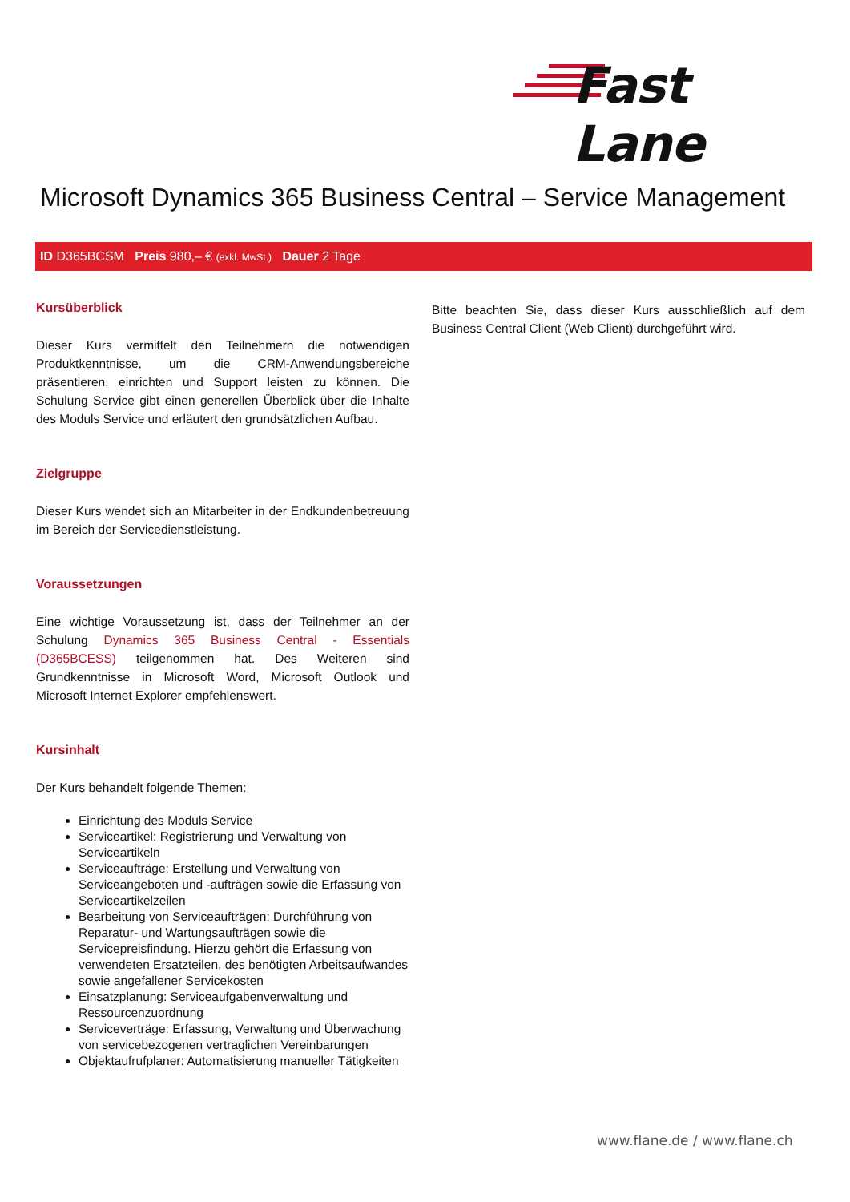Fast Lane
Microsoft Dynamics 365 Business Central – Service Management
ID D365BCSM Preis 980,– € (exkl. MwSt.) Dauer 2 Tage
Kursüberblick
Dieser Kurs vermittelt den Teilnehmern die notwendigen Produktkenntnisse, um die CRM-Anwendungsbereiche präsentieren, einrichten und Support leisten zu können. Die Schulung Service gibt einen generellen Überblick über die Inhalte des Moduls Service und erläutert den grundsätzlichen Aufbau.
Zielgruppe
Dieser Kurs wendet sich an Mitarbeiter in der Endkundenbetreuung im Bereich der Servicedienstleistung.
Voraussetzungen
Eine wichtige Voraussetzung ist, dass der Teilnehmer an der Schulung Dynamics 365 Business Central - Essentials (D365BCESS) teilgenommen hat. Des Weiteren sind Grundkenntnisse in Microsoft Word, Microsoft Outlook und Microsoft Internet Explorer empfehlenswert.
Kursinhalt
Der Kurs behandelt folgende Themen:
Einrichtung des Moduls Service
Serviceartikel: Registrierung und Verwaltung von Serviceartikeln
Serviceaufträge: Erstellung und Verwaltung von Serviceangeboten und -aufträgen sowie die Erfassung von Serviceartikelzeilen
Bearbeitung von Serviceaufträgen: Durchführung von Reparatur- und Wartungsaufträgen sowie die Servicepreisfindung. Hierzu gehört die Erfassung von verwendeten Ersatzteilen, des benötigten Arbeitsaufwandes sowie angefallener Servicekosten
Einsatzplanung: Serviceaufgabenverwaltung und Ressourcenzuordnung
Serviceverträge: Erfassung, Verwaltung und Überwachung von servicebezogenen vertraglichen Vereinbarungen
Objektaufrufplaner: Automatisierung manueller Tätigkeiten
Bitte beachten Sie, dass dieser Kurs ausschließlich auf dem Business Central Client (Web Client) durchgeführt wird.
www.flane.de / www.flane.ch